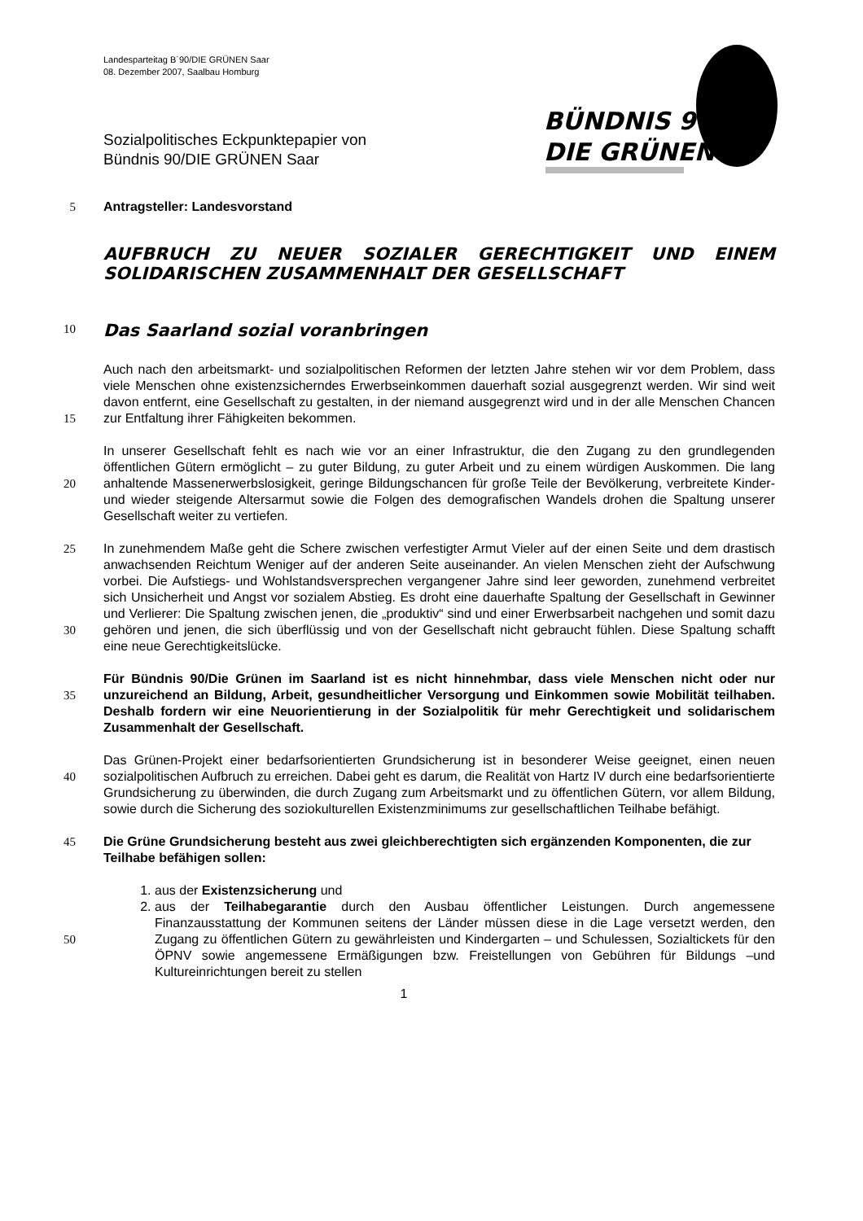Landesparteitag B´90/DIE GRÜNEN Saar
08. Dezember 2007, Saalbau Homburg
BÜNDNIS 90
DIE GRÜNEN
Sozialpolitisches Eckpunktepapier von
Bündnis 90/DIE GRÜNEN Saar
5 Antragsteller: Landesvorstand
AUFBRUCH ZU NEUER SOZIALER GERECHTIGKEIT UND EINEM SOLIDARISCHEN ZUSAMMENHALT DER GESELLSCHAFT
10
Das Saarland sozial voranbringen
15 Auch nach den arbeitsmarkt- und sozialpolitischen Reformen der letzten Jahre stehen wir vor dem Problem, dass viele Menschen ohne existenzsicherndes Erwerbseinkommen dauerhaft sozial ausgegrenzt werden. Wir sind weit davon entfernt, eine Gesellschaft zu gestalten, in der niemand ausgegrenzt wird und in der alle Menschen Chancen zur Entfaltung ihrer Fähigkeiten bekommen.
20 In unserer Gesellschaft fehlt es nach wie vor an einer Infrastruktur, die den Zugang zu den grundlegenden öffentlichen Gütern ermöglicht – zu guter Bildung, zu guter Arbeit und zu einem würdigen Auskommen. Die lang anhaltende Massenerwerbslosigkeit, geringe Bildungschancen für große Teile der Bevölkerung, verbreitete Kinder- und wieder steigende Altersarmut sowie die Folgen des demografischen Wandels drohen die Spaltung unserer Gesellschaft weiter zu vertiefen.
25
30
In zunehmendem Maße geht die Schere zwischen verfestigter Armut Vieler auf der einen Seite und dem drastisch anwachsenden Reichtum Weniger auf der anderen Seite auseinander. An vielen Menschen zieht der Aufschwung vorbei. Die Aufstiegs- und Wohlstandsversprechen vergangener Jahre sind leer geworden, zunehmend verbreitet sich Unsicherheit und Angst vor sozialem Abstieg. Es droht eine dauerhafte Spaltung der Gesellschaft in Gewinner und Verlierer: Die Spaltung zwischen jenen, die „produktiv“ sind und einer Erwerbsarbeit nachgehen und somit dazu gehören und jenen, die sich überflüssig und von der Gesellschaft nicht gebraucht fühlen. Diese Spaltung schafft eine neue Gerechtigkeitslücke.
35 Für Bündnis 90/Die Grünen im Saarland ist es nicht hinnehmbar, dass viele Menschen nicht oder nur unzureichend an Bildung, Arbeit, gesundheitlicher Versorgung und Einkommen sowie Mobilität teilhaben. Deshalb fordern wir eine Neuorientierung in der Sozialpolitik für mehr Gerechtigkeit und solidarischem Zusammenhalt der Gesellschaft.
40 Das Grünen-Projekt einer bedarfsorientierten Grundsicherung ist in besonderer Weise geeignet, einen neuen sozialpolitischen Aufbruch zu erreichen. Dabei geht es darum, die Realität von Hartz IV durch eine bedarfsorientierte Grundsicherung zu überwinden, die durch Zugang zum Arbeitsmarkt und zu öffentlichen Gütern, vor allem Bildung, sowie durch die Sicherung des soziokulturellen Existenzminimums zur gesellschaftlichen Teilhabe befähigt.
45 Die Grüne Grundsicherung besteht aus zwei gleichberechtigten sich ergänzenden Komponenten, die zur Teilhabe befähigen sollen:
50 1. aus der Existenzsicherung und
2. aus der Teilhabegarantie durch den Ausbau öffentlicher Leistungen. Durch angemessene Finanzausstattung der Kommunen seitens der Länder müssen diese in die Lage versetzt werden, den Zugang zu öffentlichen Gütern zu gewährleisten und Kindergarten – und Schulessen, Sozialtickets für den ÖPNV sowie angemessene Ermäßigungen bzw. Freistellungen von Gebühren für Bildungs –und Kultureinrichtungen bereit zu stellen
1